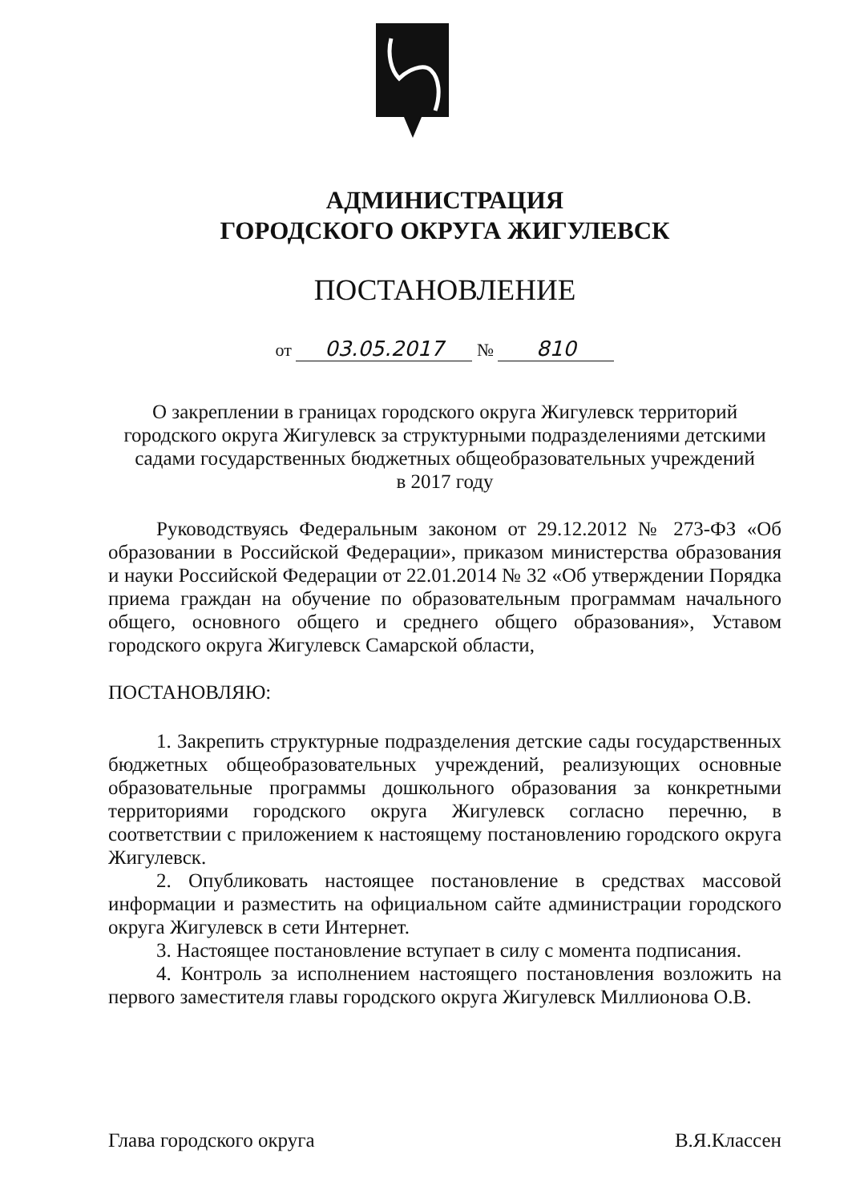АДМИНИСТРАЦИЯ
ГОРОДСКОГО ОКРУГА ЖИГУЛЕВСК
ПОСТАНОВЛЕНИЕ
от 03.05.2017 № 810
О закреплении в границах городского округа Жигулевск территорий
городского округа Жигулевск за структурными подразделениями детскими
садами государственных бюджетных общеобразовательных учреждений
в 2017 году
Руководствуясь Федеральным законом от 29.12.2012 № 273-ФЗ «Об образовании в Российской Федерации», приказом министерства образования и науки Российской Федерации от 22.01.2014 № 32 «Об утверждении Порядка приема граждан на обучение по образовательным программам начального общего, основного общего и среднего общего образования», Уставом городского округа Жигулевск Самарской области,
ПОСТАНОВЛЯЮ:
1. Закрепить структурные подразделения детские сады государственных бюджетных общеобразовательных учреждений, реализующих основные образовательные программы дошкольного образования за конкретными территориями городского округа Жигулевск согласно перечню, в соответствии с приложением к настоящему постановлению городского округа Жигулевск.
2. Опубликовать настоящее постановление в средствах массовой информации и разместить на официальном сайте администрации городского округа Жигулевск в сети Интернет.
3. Настоящее постановление вступает в силу с момента подписания.
4. Контроль за исполнением настоящего постановления возложить на первого заместителя главы городского округа Жигулевск Миллионова О.В.
Глава городского округа В.Я.Классен